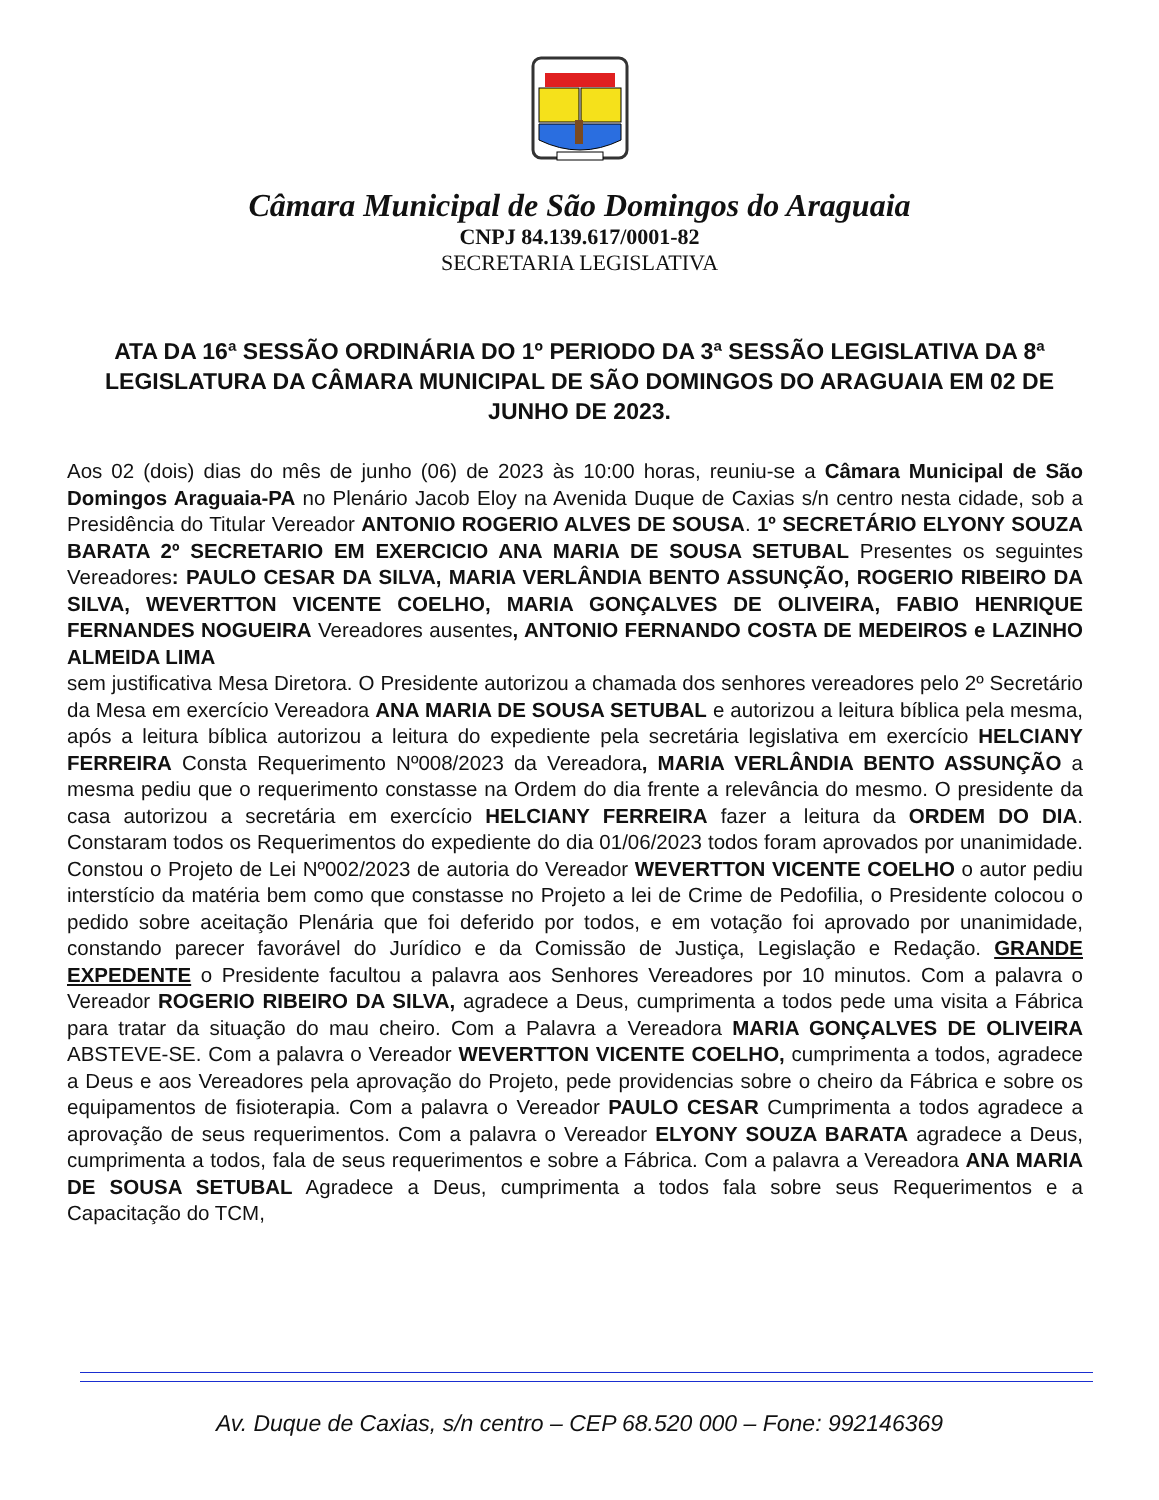Câmara Municipal de São Domingos do Araguaia
CNPJ 84.139.617/0001-82
SECRETARIA LEGISLATIVA
ATA DA 16ª SESSÃO ORDINÁRIA DO 1º PERIODO DA 3ª SESSÃO LEGISLATIVA DA 8ª LEGISLATURA DA CÂMARA MUNICIPAL DE SÃO DOMINGOS DO ARAGUAIA EM 02 DE JUNHO DE 2023.
Aos 02 (dois) dias do mês de junho (06) de 2023 às 10:00 horas, reuniu-se a Câmara Municipal de São Domingos Araguaia-PA no Plenário Jacob Eloy na Avenida Duque de Caxias s/n centro nesta cidade, sob a Presidência do Titular Vereador ANTONIO ROGERIO ALVES DE SOUSA. 1º SECRETÁRIO ELYONY SOUZA BARATA 2º SECRETARIO EM EXERCICIO ANA MARIA DE SOUSA SETUBAL Presentes os seguintes Vereadores: PAULO CESAR DA SILVA, MARIA VERLÂNDIA BENTO ASSUNÇÃO, ROGERIO RIBEIRO DA SILVA, WEVERTTON VICENTE COELHO, MARIA GONÇALVES DE OLIVEIRA, FABIO HENRIQUE FERNANDES NOGUEIRA Vereadores ausentes, ANTONIO FERNANDO COSTA DE MEDEIROS e LAZINHO ALMEIDA LIMA
sem justificativa Mesa Diretora. O Presidente autorizou a chamada dos senhores vereadores pelo 2º Secretário da Mesa em exercício Vereadora ANA MARIA DE SOUSA SETUBAL e autorizou a leitura bíblica pela mesma, após a leitura bíblica autorizou a leitura do expediente pela secretária legislativa em exercício HELCIANY FERREIRA Consta Requerimento Nº008/2023 da Vereadora, MARIA VERLÂNDIA BENTO ASSUNÇÃO a mesma pediu que o requerimento constasse na Ordem do dia frente a relevância do mesmo. O presidente da casa autorizou a secretária em exercício HELCIANY FERREIRA fazer a leitura da ORDEM DO DIA. Constaram todos os Requerimentos do expediente do dia 01/06/2023 todos foram aprovados por unanimidade. Constou o Projeto de Lei Nº002/2023 de autoria do Vereador WEVERTTON VICENTE COELHO o autor pediu interstício da matéria bem como que constasse no Projeto a lei de Crime de Pedofilia, o Presidente colocou o pedido sobre aceitação Plenária que foi deferido por todos, e em votação foi aprovado por unanimidade, constando parecer favorável do Jurídico e da Comissão de Justiça, Legislação e Redação. GRANDE EXPEDENTE o Presidente facultou a palavra aos Senhores Vereadores por 10 minutos. Com a palavra o Vereador ROGERIO RIBEIRO DA SILVA, agradece a Deus, cumprimenta a todos pede uma visita a Fábrica para tratar da situação do mau cheiro. Com a Palavra a Vereadora MARIA GONÇALVES DE OLIVEIRA ABSTEVE-SE. Com a palavra o Vereador WEVERTTON VICENTE COELHO, cumprimenta a todos, agradece a Deus e aos Vereadores pela aprovação do Projeto, pede providencias sobre o cheiro da Fábrica e sobre os equipamentos de fisioterapia. Com a palavra o Vereador PAULO CESAR Cumprimenta a todos agradece a aprovação de seus requerimentos. Com a palavra o Vereador ELYONY SOUZA BARATA agradece a Deus, cumprimenta a todos, fala de seus requerimentos e sobre a Fábrica. Com a palavra a Vereadora ANA MARIA DE SOUSA SETUBAL Agradece a Deus, cumprimenta a todos fala sobre seus Requerimentos e a Capacitação do TCM,
Av. Duque de Caxias, s/n centro – CEP 68.520 000 – Fone: 992146369